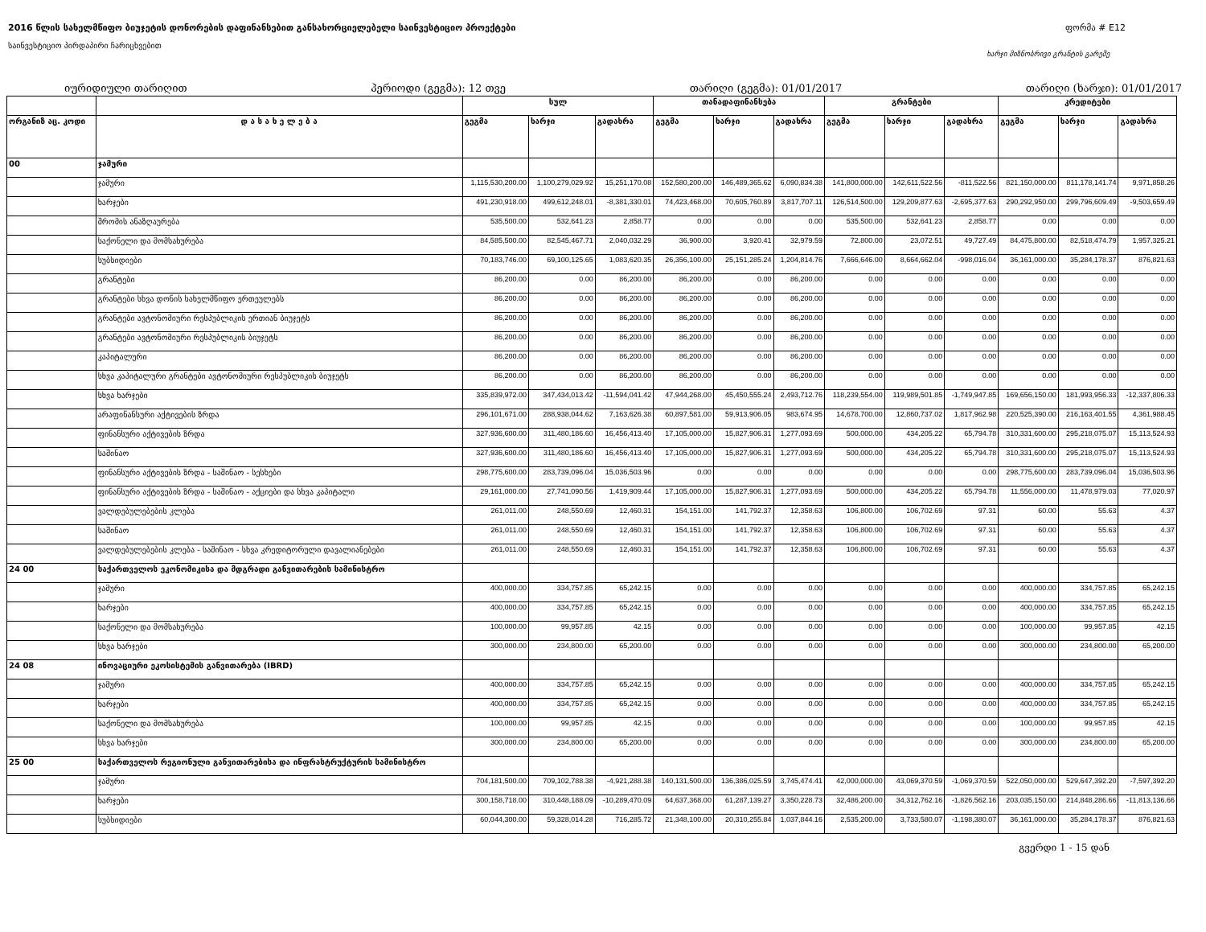2016 წლის სახელმწიფო ბიუჯეტის დონორების დაფინანსებით განსახორციელებელი საინვესტიციო პროექტები ფორმა # E12
საინვესტიციო პირდაპირი ჩარიცხვებით
ხარჯი მიზნობრივი გრანტის გარეშე
იურიდიული თარიღით პერიოდი (გეგმა): 12 თვე თარიღი (გეგმა): 01/01/2017 თარიღი (ხარჯი): 01/01/2017
| | | სულ | | | თანადაფინანსება | | | გრანტები | | | კრედიტები | | |
| --- | --- | --- | --- | --- | --- | --- | --- | --- | --- | --- | --- | --- | --- |
| ორგანიზ აც. კოდი | დ ა ს ა ხ ე ლ ე ბ ა | გეგმა | ხარჯი | გადახრა | გეგმა | ხარჯი | გადახრა | გეგმა | ხარჯი | გადახრა | გეგმა | ხარჯი | გადახრა |
| 00 | ჯამური | | | | | | | | | | | | |
| | ჯამური | 1,115,530,200.00 | 1,100,279,029.92 | 15,251,170.08 | 152,580,200.00 | 146,489,365.62 | 6,090,834.38 | 141,800,000.00 | 142,611,522.56 | -811,522.56 | 821,150,000.00 | 811,178,141.74 | 9,971,858.26 |
| | ხარჯები | 491,230,918.00 | 499,612,248.01 | -8,381,330.01 | 74,423,468.00 | 70,605,760.89 | 3,817,707.11 | 126,514,500.00 | 129,209,877.63 | -2,695,377.63 | 290,292,950.00 | 299,796,609.49 | -9,503,659.49 |
| | შრომის ანაზღაურება | 535,500.00 | 532,641.23 | 2,858.77 | 0.00 | 0.00 | 0.00 | 535,500.00 | 532,641.23 | 2,858.77 | 0.00 | 0.00 | 0.00 |
| | საქონელი და მომსახურება | 84,585,500.00 | 82,545,467.71 | 2,040,032.29 | 36,900.00 | 3,920.41 | 32,979.59 | 72,800.00 | 23,072.51 | 49,727.49 | 84,475,800.00 | 82,518,474.79 | 1,957,325.21 |
| | სუბსიდიები | 70,183,746.00 | 69,100,125.65 | 1,083,620.35 | 26,356,100.00 | 25,151,285.24 | 1,204,814.76 | 7,666,646.00 | 8,664,662.04 | -998,016.04 | 36,161,000.00 | 35,284,178.37 | 876,821.63 |
| | გრანტები | 86,200.00 | 0.00 | 86,200.00 | 86,200.00 | 0.00 | 86,200.00 | 0.00 | 0.00 | 0.00 | 0.00 | 0.00 | 0.00 |
| | გრანტები სხვა დონის სახელმწიფო ერთეულებს | 86,200.00 | 0.00 | 86,200.00 | 86,200.00 | 0.00 | 86,200.00 | 0.00 | 0.00 | 0.00 | 0.00 | 0.00 | 0.00 |
| | გრანტები ავტონომიური რესპუბლიკის ერთიან ბიუჯეტს | 86,200.00 | 0.00 | 86,200.00 | 86,200.00 | 0.00 | 86,200.00 | 0.00 | 0.00 | 0.00 | 0.00 | 0.00 | 0.00 |
| | გრანტები ავტონომიური რესპუბლიკის ბიუჯეტს | 86,200.00 | 0.00 | 86,200.00 | 86,200.00 | 0.00 | 86,200.00 | 0.00 | 0.00 | 0.00 | 0.00 | 0.00 | 0.00 |
| | კაპიტალური | 86,200.00 | 0.00 | 86,200.00 | 86,200.00 | 0.00 | 86,200.00 | 0.00 | 0.00 | 0.00 | 0.00 | 0.00 | 0.00 |
| | სხვა კაპიტალური გრანტები ავტონომიური რესპუბლიკის ბიუჯეტს | 86,200.00 | 0.00 | 86,200.00 | 86,200.00 | 0.00 | 86,200.00 | 0.00 | 0.00 | 0.00 | 0.00 | 0.00 | 0.00 |
| | სხვა ხარჯები | 335,839,972.00 | 347,434,013.42 | -11,594,041.42 | 47,944,268.00 | 45,450,555.24 | 2,493,712.76 | 118,239,554.00 | 119,989,501.85 | -1,749,947.85 | 169,656,150.00 | 181,993,956.33 | -12,337,806.33 |
| | არაფინანსური აქტივების ზრდა | 296,101,671.00 | 288,938,044.62 | 7,163,626.38 | 60,897,581.00 | 59,913,906.05 | 983,674.95 | 14,678,700.00 | 12,860,737.02 | 1,817,962.98 | 220,525,390.00 | 216,163,401.55 | 4,361,988.45 |
| | ფინანსური აქტივების ზრდა | 327,936,600.00 | 311,480,186.60 | 16,456,413.40 | 17,105,000.00 | 15,827,906.31 | 1,277,093.69 | 500,000.00 | 434,205.22 | 65,794.78 | 310,331,600.00 | 295,218,075.07 | 15,113,524.93 |
| | საშინაო | 327,936,600.00 | 311,480,186.60 | 16,456,413.40 | 17,105,000.00 | 15,827,906.31 | 1,277,093.69 | 500,000.00 | 434,205.22 | 65,794.78 | 310,331,600.00 | 295,218,075.07 | 15,113,524.93 |
| | ფინანსური აქტივების ზრდა - საშინაო - სესხები | 298,775,600.00 | 283,739,096.04 | 15,036,503.96 | 0.00 | 0.00 | 0.00 | 0.00 | 0.00 | 0.00 | 298,775,600.00 | 283,739,096.04 | 15,036,503.96 |
| | ფინანსური აქტივების ზრდა - საშინაო - აქციები და სხვა კაპიტალი | 29,161,000.00 | 27,741,090.56 | 1,419,909.44 | 17,105,000.00 | 15,827,906.31 | 1,277,093.69 | 500,000.00 | 434,205.22 | 65,794.78 | 11,556,000.00 | 11,478,979.03 | 77,020.97 |
| | ვალდებულებების კლება | 261,011.00 | 248,550.69 | 12,460.31 | 154,151.00 | 141,792.37 | 12,358.63 | 106,800.00 | 106,702.69 | 97.31 | 60.00 | 55.63 | 4.37 |
| | საშინაო | 261,011.00 | 248,550.69 | 12,460.31 | 154,151.00 | 141,792.37 | 12,358.63 | 106,800.00 | 106,702.69 | 97.31 | 60.00 | 55.63 | 4.37 |
| | ვალდებულებების კლება - საშინაო - სხვა კრედიტორული დავალიანებები | 261,011.00 | 248,550.69 | 12,460.31 | 154,151.00 | 141,792.37 | 12,358.63 | 106,800.00 | 106,702.69 | 97.31 | 60.00 | 55.63 | 4.37 |
| 24 00 | საქართველოს ეკონომიკისა და მდგრადი განვითარების სამინისტრო | | | | | | | | | | | | |
| | ჯამური | 400,000.00 | 334,757.85 | 65,242.15 | 0.00 | 0.00 | 0.00 | 0.00 | 0.00 | 0.00 | 400,000.00 | 334,757.85 | 65,242.15 |
| | ხარჯები | 400,000.00 | 334,757.85 | 65,242.15 | 0.00 | 0.00 | 0.00 | 0.00 | 0.00 | 0.00 | 400,000.00 | 334,757.85 | 65,242.15 |
| | საქონელი და მომსახურება | 100,000.00 | 99,957.85 | 42.15 | 0.00 | 0.00 | 0.00 | 0.00 | 0.00 | 0.00 | 100,000.00 | 99,957.85 | 42.15 |
| | სხვა ხარჯები | 300,000.00 | 234,800.00 | 65,200.00 | 0.00 | 0.00 | 0.00 | 0.00 | 0.00 | 0.00 | 300,000.00 | 234,800.00 | 65,200.00 |
| 24 08 | ინოვაციური ეკოსისტემის განვითარება (IBRD) | | | | | | | | | | | | |
| | ჯამური | 400,000.00 | 334,757.85 | 65,242.15 | 0.00 | 0.00 | 0.00 | 0.00 | 0.00 | 0.00 | 400,000.00 | 334,757.85 | 65,242.15 |
| | ხარჯები | 400,000.00 | 334,757.85 | 65,242.15 | 0.00 | 0.00 | 0.00 | 0.00 | 0.00 | 0.00 | 400,000.00 | 334,757.85 | 65,242.15 |
| | საქონელი და მომსახურება | 100,000.00 | 99,957.85 | 42.15 | 0.00 | 0.00 | 0.00 | 0.00 | 0.00 | 0.00 | 100,000.00 | 99,957.85 | 42.15 |
| | სხვა ხარჯები | 300,000.00 | 234,800.00 | 65,200.00 | 0.00 | 0.00 | 0.00 | 0.00 | 0.00 | 0.00 | 300,000.00 | 234,800.00 | 65,200.00 |
| 25 00 | საქართველოს რეგიონული განვითარებისა და ინფრასტრუქტურის სამინისტრო | | | | | | | | | | | | |
| | ჯამური | 704,181,500.00 | 709,102,788.38 | -4,921,288.38 | 140,131,500.00 | 136,386,025.59 | 3,745,474.41 | 42,000,000.00 | 43,069,370.59 | -1,069,370.59 | 522,050,000.00 | 529,647,392.20 | -7,597,392.20 |
| | ხარჯები | 300,158,718.00 | 310,448,188.09 | -10,289,470.09 | 64,637,368.00 | 61,287,139.27 | 3,350,228.73 | 32,486,200.00 | 34,312,762.16 | -1,826,562.16 | 203,035,150.00 | 214,848,286.66 | -11,813,136.66 |
| | სუბსიდიები | 60,044,300.00 | 59,328,014.28 | 716,285.72 | 21,348,100.00 | 20,310,255.84 | 1,037,844.16 | 2,535,200.00 | 3,733,580.07 | -1,198,380.07 | 36,161,000.00 | 35,284,178.37 | 876,821.63 |
გვერდი 1 - 15 დან